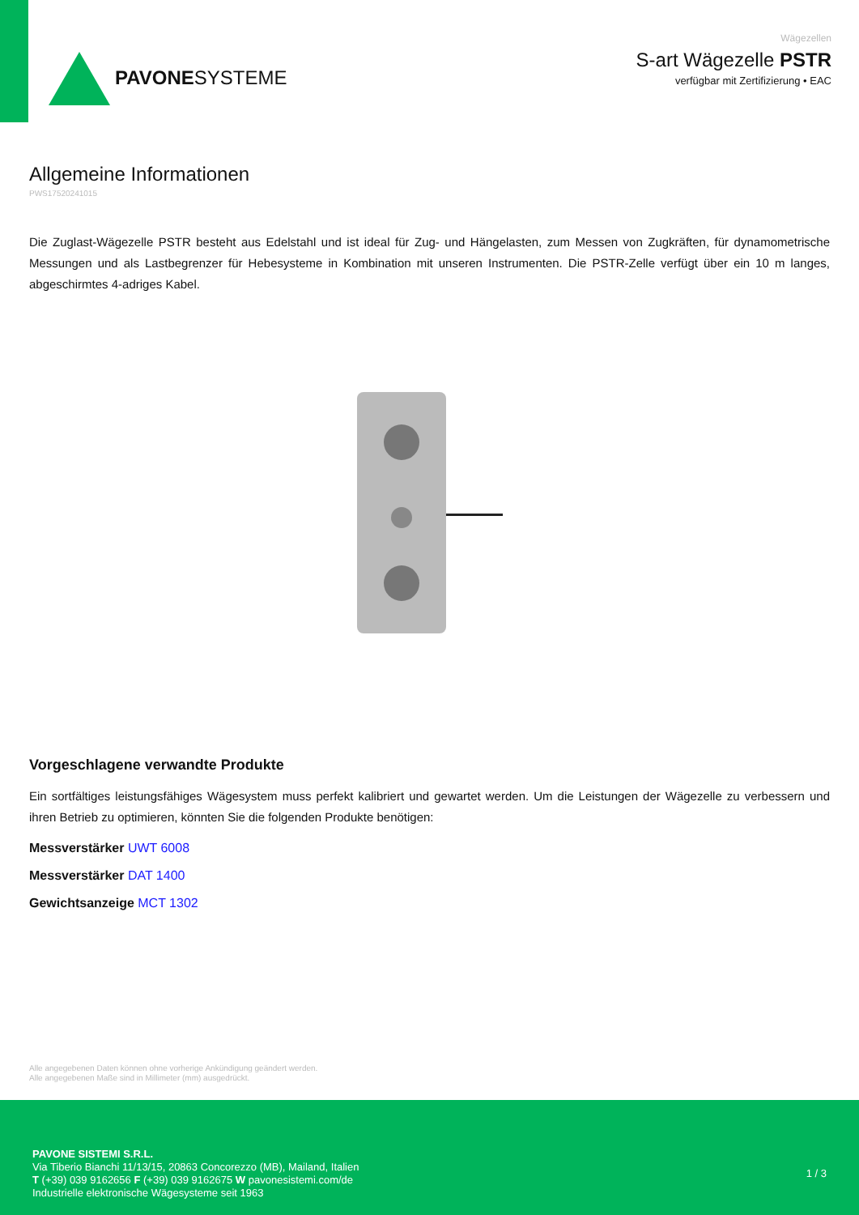PAVONESYSTEME
Wägezellen
S-art Wägezelle PSTR
verfügbar mit Zertifizierung • EAC
Allgemeine Informationen
PWS17520241015
Die Zuglast-Wägezelle PSTR besteht aus Edelstahl und ist ideal für Zug- und Hängelasten, zum Messen von Zugkräften, für dynamometrische Messungen und als Lastbegrenzer für Hebesysteme in Kombination mit unseren Instrumenten. Die PSTR-Zelle verfügt über ein 10 m langes, abgeschirmtes 4-adriges Kabel.
Vorgeschlagene verwandte Produkte
Ein sortfältiges leistungsfähiges Wägesystem muss perfekt kalibriert und gewartet werden. Um die Leistungen der Wägezelle zu verbessern und ihren Betrieb zu optimieren, könnten Sie die folgenden Produkte benötigen:
Messverstärker UWT 6008
Messverstärker DAT 1400
Gewichtsanzeige MCT 1302
Alle angegebenen Daten können ohne vorherige Ankündigung geändert werden.
Alle angegebenen Maße sind in Millimeter (mm) ausgedrückt.
PAVONE SISTEMI S.R.L.
Via Tiberio Bianchi 11/13/15, 20863 Concorezzo (MB), Mailand, Italien
T (+39) 039 9162656 F (+39) 039 9162675 W pavonesistemi.com/de
Industrielle elektronische Wägesysteme seit 1963
1 / 3